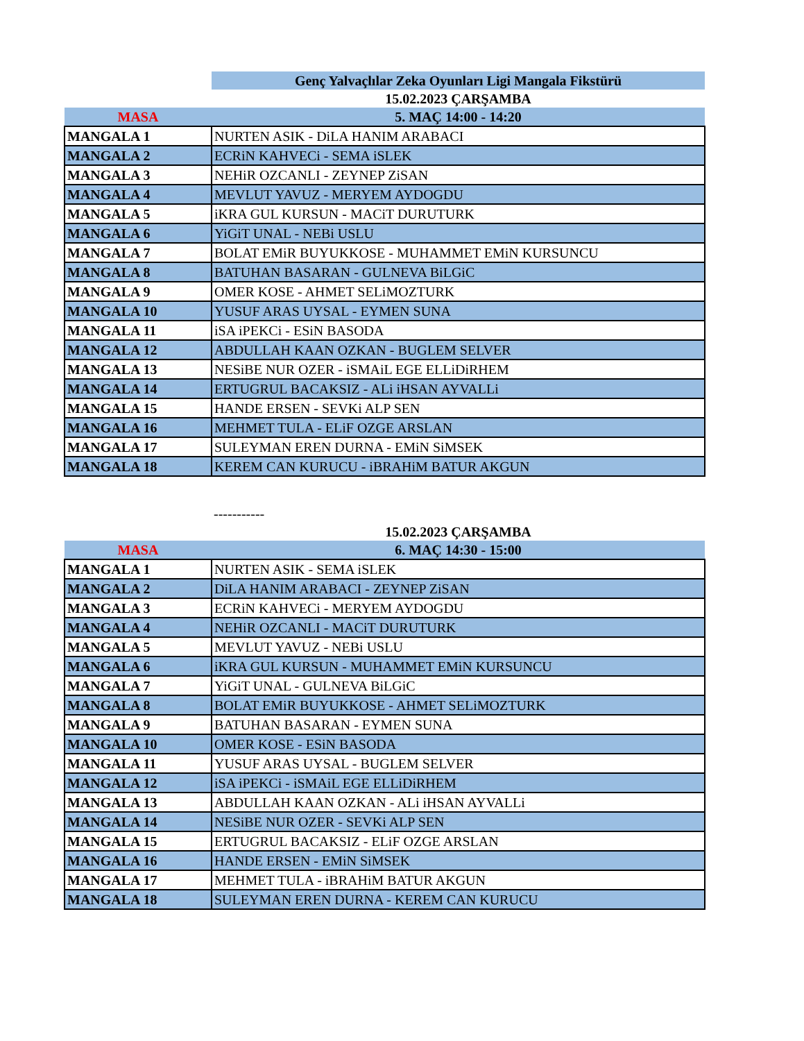| | Genç Yalvaçlılar Zeka Oyunları Ligi Mangala Fikstürü |
| | 15.02.2023 ÇARŞAMBA |
| MASA | 5. MAÇ 14:00 - 14:20 |
| MANGALA 1 | NURTEN ASIK - DiLA HANIM ARABACI |
| MANGALA 2 | ECRiN KAHVECi - SEMA iSLEK |
| MANGALA 3 | NEHiR OZCANLI - ZEYNEP ZiSAN |
| MANGALA 4 | MEVLUT YAVUZ - MERYEM AYDOGDU |
| MANGALA 5 | iKRA GUL KURSUN - MACiT DURUTURK |
| MANGALA 6 | YiGiT UNAL - NEBi USLU |
| MANGALA 7 | BOLAT EMiR BUYUKKOSE - MUHAMMET EMiN KURSUNCU |
| MANGALA 8 | BATUHAN BASARAN - GULNEVA BiLGiC |
| MANGALA 9 | OMER KOSE - AHMET SELiMOZTURK |
| MANGALA 10 | YUSUF ARAS UYSAL - EYMEN SUNA |
| MANGALA 11 | iSA iPEKCi - ESiN BASODA |
| MANGALA 12 | ABDULLAH KAAN OZKAN - BUGLEM SELVER |
| MANGALA 13 | NESiBE NUR OZER - iSMAiL EGE ELLiDiRHEM |
| MANGALA 14 | ERTUGRUL BACAKSIZ - ALi iHSAN AYVALLi |
| MANGALA 15 | HANDE ERSEN - SEVKi ALP SEN |
| MANGALA 16 | MEHMET TULA - ELiF OZGE ARSLAN |
| MANGALA 17 | SULEYMAN EREN DURNA - EMiN SiMSEK |
| MANGALA 18 | KEREM CAN KURUCU - iBRAHiM BATUR AKGUN |
| | ----------- |
| | 15.02.2023 ÇARŞAMBA |
| MASA | 6. MAÇ 14:30 - 15:00 |
| MANGALA 1 | NURTEN ASIK - SEMA iSLEK |
| MANGALA 2 | DiLA HANIM ARABACI - ZEYNEP ZiSAN |
| MANGALA 3 | ECRiN KAHVECi - MERYEM AYDOGDU |
| MANGALA 4 | NEHiR OZCANLI - MACiT DURUTURK |
| MANGALA 5 | MEVLUT YAVUZ - NEBi USLU |
| MANGALA 6 | iKRA GUL KURSUN - MUHAMMET EMiN KURSUNCU |
| MANGALA 7 | YiGiT UNAL - GULNEVA BiLGiC |
| MANGALA 8 | BOLAT EMiR BUYUKKOSE - AHMET SELiMOZTURK |
| MANGALA 9 | BATUHAN BASARAN - EYMEN SUNA |
| MANGALA 10 | OMER KOSE - ESiN BASODA |
| MANGALA 11 | YUSUF ARAS UYSAL - BUGLEM SELVER |
| MANGALA 12 | iSA iPEKCi - iSMAiL EGE ELLiDiRHEM |
| MANGALA 13 | ABDULLAH KAAN OZKAN - ALi iHSAN AYVALLi |
| MANGALA 14 | NESiBE NUR OZER - SEVKi ALP SEN |
| MANGALA 15 | ERTUGRUL BACAKSIZ - ELiF OZGE ARSLAN |
| MANGALA 16 | HANDE ERSEN - EMiN SiMSEK |
| MANGALA 17 | MEHMET TULA - iBRAHiM BATUR AKGUN |
| MANGALA 18 | SULEYMAN EREN DURNA - KEREM CAN KURUCU |